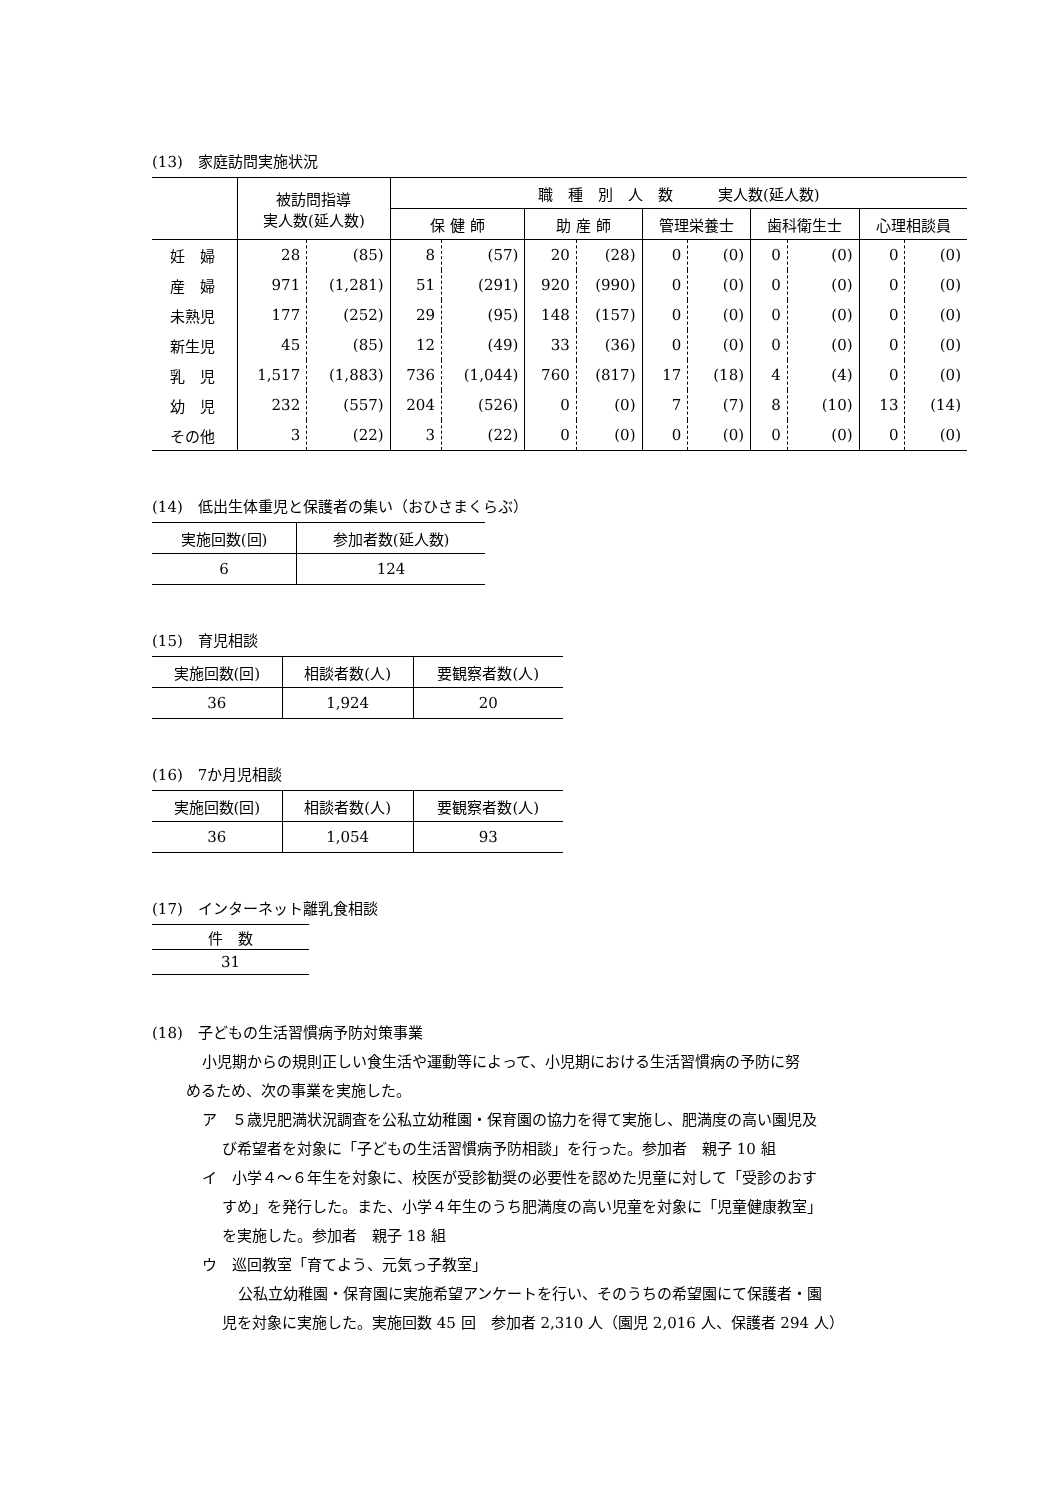(13)　家庭訪問実施状況
| | 被訪問指導 実人数(延人数) | | 職 種 別 人 数 実人数(延人数) | | | | | | | | | |
| --- | --- | --- | --- | --- | --- | --- | --- | --- | --- | --- | --- | --- |
| | | | 保 健 師 | | 助 産 師 | | 管理栄養士 | | 歯科衛生士 | | 心理相談員 | |
| 妊 婦 | 28 | (85) | 8 | (57) | 20 | (28) | 0 | (0) | 0 | (0) | 0 | (0) |
| 産 婦 | 971 | (1,281) | 51 | (291) | 920 | (990) | 0 | (0) | 0 | (0) | 0 | (0) |
| 未熟児 | 177 | (252) | 29 | (95) | 148 | (157) | 0 | (0) | 0 | (0) | 0 | (0) |
| 新生児 | 45 | (85) | 12 | (49) | 33 | (36) | 0 | (0) | 0 | (0) | 0 | (0) |
| 乳 児 | 1,517 | (1,883) | 736 | (1,044) | 760 | (817) | 17 | (18) | 4 | (4) | 0 | (0) |
| 幼 児 | 232 | (557) | 204 | (526) | 0 | (0) | 7 | (7) | 8 | (10) | 13 | (14) |
| その他 | 3 | (22) | 3 | (22) | 0 | (0) | 0 | (0) | 0 | (0) | 0 | (0) |
(14)　低出生体重児と保護者の集い（おひさまくらぶ）
| 実施回数(回) | 参加者数(延人数) |
| --- | --- |
| 6 | 124 |
(15)　育児相談
| 実施回数(回) | 相談者数(人) | 要観察者数(人) |
| --- | --- | --- |
| 36 | 1,924 | 20 |
(16)　7か月児相談
| 実施回数(回) | 相談者数(人) | 要観察者数(人) |
| --- | --- | --- |
| 36 | 1,054 | 93 |
(17)　インターネット離乳食相談
| 件 数 |
| --- |
| 31 |
(18)　子どもの生活習慣病予防対策事業
小児期からの規則正しい食生活や運動等によって、小児期における生活習慣病の予防に努
めるため、次の事業を実施した。
ア　５歳児肥満状況調査を公私立幼稚園・保育園の協力を得て実施し、肥満度の高い園児及
び希望者を対象に「子どもの生活習慣病予防相談」を行った。参加者　親子 10 組
イ　小学４～６年生を対象に、校医が受診勧奨の必要性を認めた児童に対して「受診のおす
すめ」を発行した。また、小学４年生のうち肥満度の高い児童を対象に「児童健康教室」
を実施した。参加者　親子 18 組
ウ　巡回教室「育てよう、元気っ子教室」
公私立幼稚園・保育園に実施希望アンケートを行い、そのうちの希望園にて保護者・園
児を対象に実施した。実施回数 45 回　参加者 2,310 人（園児 2,016 人、保護者 294 人）